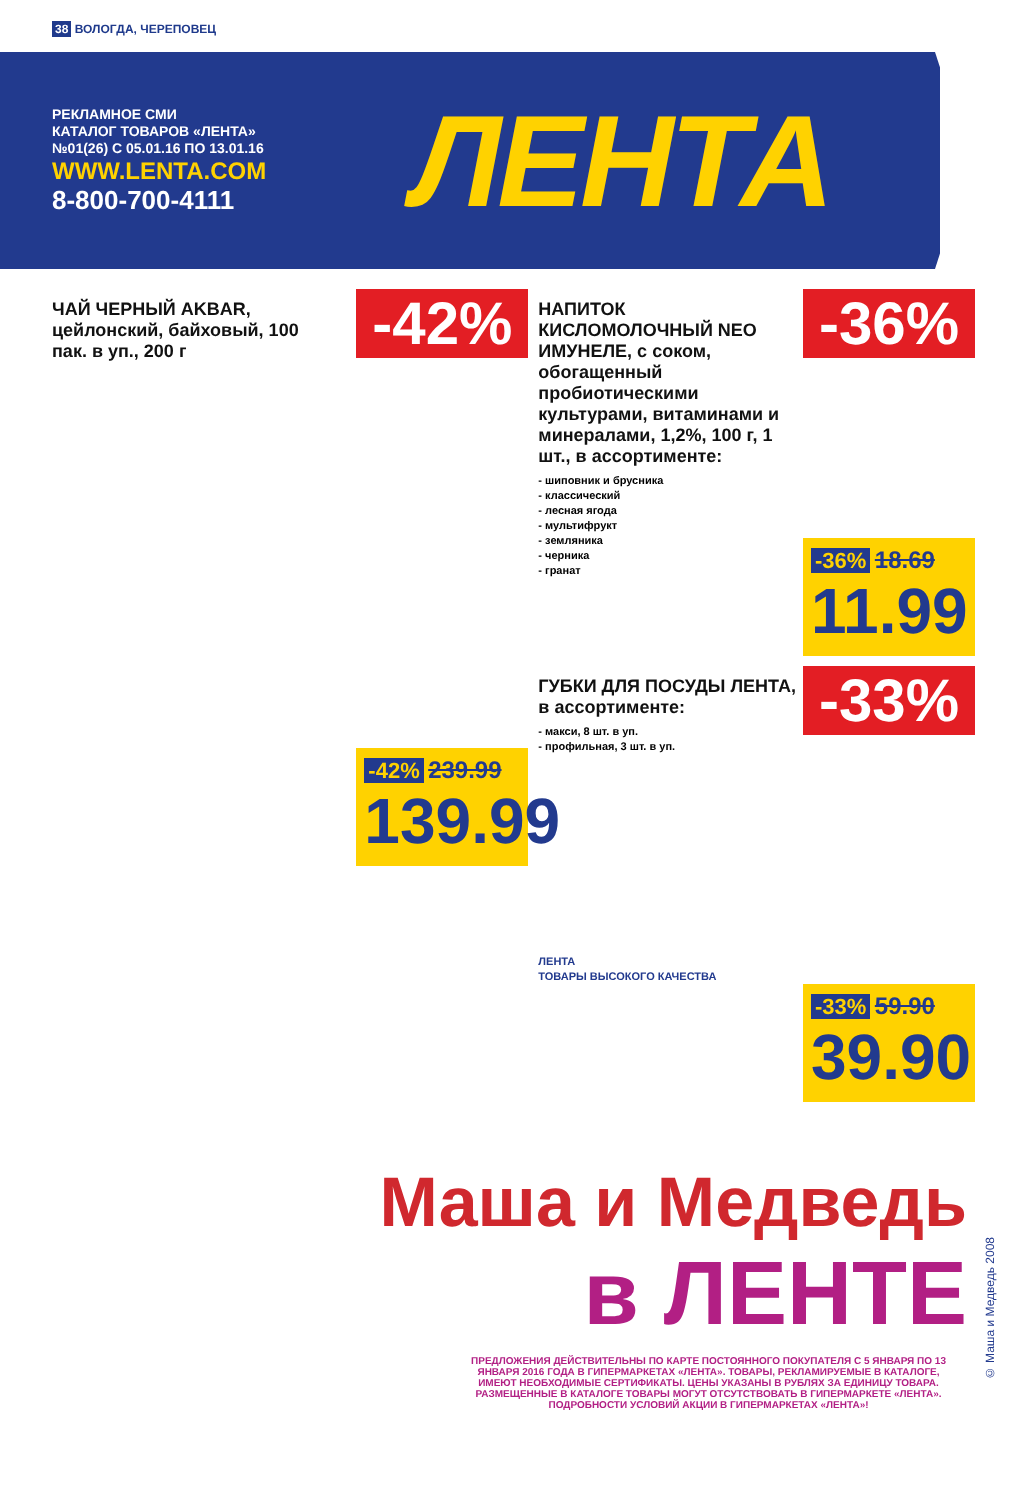38 ВОЛОГДА, ЧЕРЕПОВЕЦ
РЕКЛАМНОЕ СМИ
КАТАЛОГ ТОВАРОВ «ЛЕНТА»
№01(26) С 05.01.16 ПО 13.01.16
WWW.LENTA.COM
8-800-700-4111
ЛЕНТА
-42%
ЧАЙ ЧЕРНЫЙ AKBAR, цейлонский, байховый, 100 пак. в уп., 200 г
-42% 239.99
139.99
-36%
НАПИТОК КИСЛОМОЛОЧНЫЙ NEO ИМУНЕЛЕ, с соком, обогащенный пробиотическими культурами, витаминами и минералами, 1,2%, 100 г, 1 шт., в ассортименте:
- шиповник и брусника
- классический
- лесная ягода
- мультифрукт
- земляника
- черника
- гранат
-36% 18.69
11.99
-33%
ГУБКИ ДЛЯ ПОСУДЫ ЛЕНТА, в ассортименте:
- макси, 8 шт. в уп.
- профильная, 3 шт. в уп.
ЛЕНТА
ТОВАРЫ ВЫСОКОГО КАЧЕСТВА
-33% 59.90
39.90
Маша и Медведь
в ЛЕНТЕ
ПРЕДЛОЖЕНИЯ ДЕЙСТВИТЕЛЬНЫ ПО КАРТЕ ПОСТОЯННОГО ПОКУПАТЕЛЯ С 5 ЯНВАРЯ ПО 13 ЯНВАРЯ 2016 ГОДА В ГИПЕРМАРКЕТАХ «ЛЕНТА». ТОВАРЫ, РЕКЛАМИРУЕМЫЕ В КАТАЛОГЕ, ИМЕЮТ НЕОБХОДИМЫЕ СЕРТИФИКАТЫ. ЦЕНЫ УКАЗАНЫ В РУБЛЯХ ЗА ЕДИНИЦУ ТОВАРА. РАЗМЕЩЕННЫЕ В КАТАЛОГЕ ТОВАРЫ МОГУТ ОТСУТСТВОВАТЬ В ГИПЕРМАРКЕТЕ «ЛЕНТА». ПОДРОБНОСТИ УСЛОВИЙ АКЦИИ В ГИПЕРМАРКЕТАХ «ЛЕНТА»!
© Маша и Медведь 2008